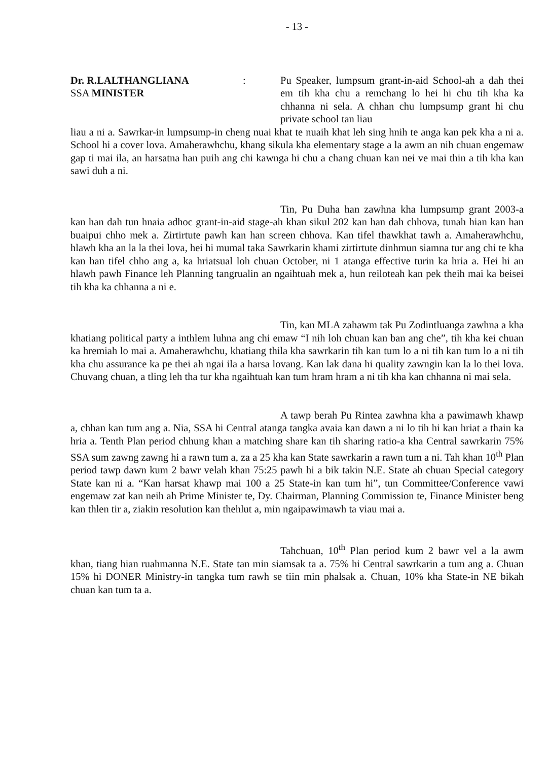- 13 -
Dr. R.LALTHANGLIANA
SSA MINISTER
: Pu Speaker, lumpsum grant-in-aid School-ah a dah thei em tih kha chu a remchang lo hei hi chu tih kha ka chhanna ni sela. A chhan chu lumpsump grant hi chu private school tan liau
liau a ni a. Sawrkar-in lumpsump-in cheng nuai khat te nuaih khat leh sing hnih te anga kan pek kha a ni a. School hi a cover lova. Amaherawhchu, khang sikula kha elementary stage a la awm an nih chuan engemaw gap ti mai ila, an harsatna han puih ang chi kawnga hi chu a chang chuan kan nei ve mai thin a tih kha kan sawi duh a ni.
Tin, Pu Duha han zawhna kha lumpsump grant 2003-a kan han dah tun hnaia adhoc grant-in-aid stage-ah khan sikul 202 kan han dah chhova, tunah hian kan han buaipui chho mek a. Zirtirtute pawh kan han screen chhova. Kan tifel thawkhat tawh a. Amaherawhchu, hlawh kha an la la thei lova, hei hi mumal taka Sawrkarin khami zirtirtute dinhmun siamna tur ang chi te kha kan han tifel chho ang a, ka hriatsual loh chuan October, ni 1 atanga effective turin ka hria a. Hei hi an hlawh pawh Finance leh Planning tangrualin an ngaihtuah mek a, hun reiloteah kan pek theih mai ka beisei tih kha ka chhanna a ni e.
Tin, kan MLA zahawm tak Pu Zodintluanga zawhna a kha khatiang political party a inthlem luhna ang chi emaw “I nih loh chuan kan ban ang che”, tih kha kei chuan ka hremiah lo mai a. Amaherawhchu, khatiang thila kha sawrkarin tih kan tum lo a ni tih kan tum lo a ni tih kha chu assurance ka pe thei ah ngai ila a harsa lovang. Kan lak dana hi quality zawngin kan la lo thei lova. Chuvang chuan, a tling leh tha tur kha ngaihtuah kan tum hram hram a ni tih kha kan chhanna ni mai sela.
A tawp berah Pu Rintea zawhna kha a pawimawh khawp a, chhan kan tum ang a. Nia, SSA hi Central atanga tangka avaia kan dawn a ni lo tih hi kan hriat a thain ka hria a. Tenth Plan period chhung khan a matching share kan tih sharing ratio-a kha Central sawrkarin 75% SSA sum zawng zawng hi a rawn tum a, za a 25 kha kan State sawrkarin a rawn tum a ni. Tah khan 10<sup>th</sup> Plan period tawp dawn kum 2 bawr velah khan 75:25 pawh hi a bik takin N.E. State ah chuan Special category State kan ni a. “Kan harsat khawp mai 100 a 25 State-in kan tum hi”, tun Committee/Conference vawi engemaw zat kan neih ah Prime Minister te, Dy. Chairman, Planning Commission te, Finance Minister beng kan thlen tir a, ziakin resolution kan thehlut a, min ngaipawimawh ta viau mai a.
Tahchuan, 10<sup>th</sup> Plan period kum 2 bawr vel a la awm khan, tiang hian ruahmanna N.E. State tan min siamsak ta a. 75% hi Central sawrkarin a tum ang a. Chuan 15% hi DONER Ministry-in tangka tum rawh se tiin min phalsak a. Chuan, 10% kha State-in NE bikah chuan kan tum ta a.